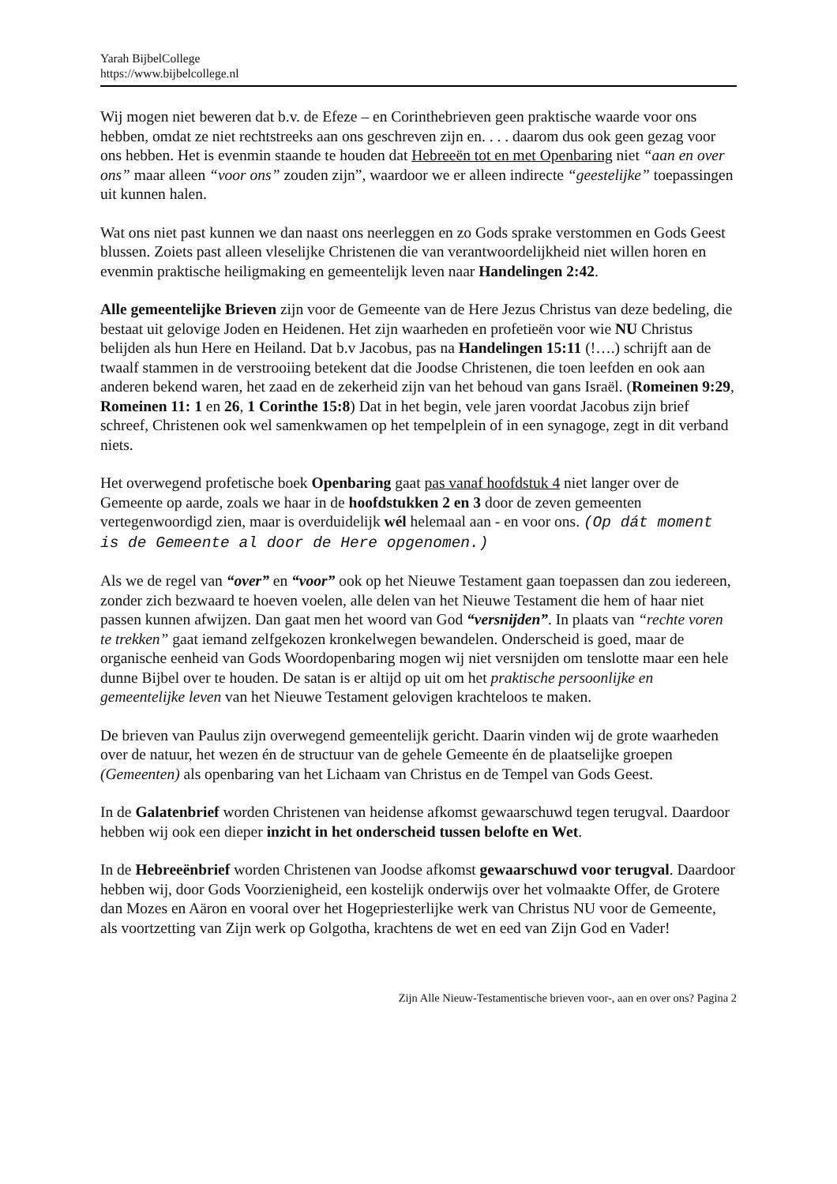Yarah BijbelCollege
https://www.bijbelcollege.nl
Wij mogen niet beweren dat b.v. de Efeze – en Corinthebrieven geen praktische waarde voor ons hebben, omdat ze niet rechtstreeks aan ons geschreven zijn en. . . . daarom dus ook geen gezag voor ons hebben. Het is evenmin staande te houden dat Hebreeën tot en met Openbaring niet “aan en over ons” maar alleen “voor ons” zouden zijn”, waardoor we er alleen indirecte “geestelijke” toepassingen uit kunnen halen.
Wat ons niet past kunnen we dan naast ons neerleggen en zo Gods sprake verstommen en Gods Geest blussen. Zoiets past alleen vleselijke Christenen die van verantwoordelijkheid niet willen horen en evenmin praktische heiligmaking en gemeentelijk leven naar Handelingen 2:42.
Alle gemeentelijke Brieven zijn voor de Gemeente van de Here Jezus Christus van deze bedeling, die bestaat uit gelovige Joden en Heidenen. Het zijn waarheden en profetieën voor wie NU Christus belijden als hun Here en Heiland. Dat b.v Jacobus, pas na Handelingen 15:11 (!….) schrijft aan de twaalf stammen in de verstrooiing betekent dat die Joodse Christenen, die toen leefden en ook aan anderen bekend waren, het zaad en de zekerheid zijn van het behoud van gans Israël. (Romeinen 9:29, Romeinen 11: 1 en 26, 1 Corinthe 15:8) Dat in het begin, vele jaren voordat Jacobus zijn brief schreef, Christenen ook wel samenkwamen op het tempelplein of in een synagoge, zegt in dit verband niets.
Het overwegend profetische boek Openbaring gaat pas vanaf hoofdstuk 4 niet langer over de Gemeente op aarde, zoals we haar in de hoofdstukken 2 en 3 door de zeven gemeenten vertegenwoordigd zien, maar is overduidelijk wél helemaal aan - en voor ons. (Op dát moment is de Gemeente al door de Here opgenomen.)
Als we de regel van “over” en “voor” ook op het Nieuwe Testament gaan toepassen dan zou iedereen, zonder zich bezwaard te hoeven voelen, alle delen van het Nieuwe Testament die hem of haar niet passen kunnen afwijzen. Dan gaat men het woord van God “versnijden”. In plaats van “rechte voren te trekken” gaat iemand zelfgekozen kronkelwegen bewandelen. Onderscheid is goed, maar de organische eenheid van Gods Woordopenbaring mogen wij niet versnijden om tenslotte maar een hele dunne Bijbel over te houden. De satan is er altijd op uit om het praktische persoonlijke en gemeentelijke leven van het Nieuwe Testament gelovigen krachteloos te maken.
De brieven van Paulus zijn overwegend gemeentelijk gericht. Daarin vinden wij de grote waarheden over de natuur, het wezen én de structuur van de gehele Gemeente én de plaatselijke groepen (Gemeenten) als openbaring van het Lichaam van Christus en de Tempel van Gods Geest.
In de Galatenbrief worden Christenen van heidense afkomst gewaarschuwd tegen terugval. Daardoor hebben wij ook een dieper inzicht in het onderscheid tussen belofte en Wet.
In de Hebreeënbrief worden Christenen van Joodse afkomst gewaarschuwd voor terugval. Daardoor hebben wij, door Gods Voorzienigheid, een kostelijk onderwijs over het volmaakte Offer, de Grotere dan Mozes en Aäron en vooral over het Hogepriesterlijke werk van Christus NU voor de Gemeente, als voortzetting van Zijn werk op Golgotha, krachtens de wet en eed van Zijn God en Vader!
Zijn Alle Nieuw-Testamentische brieven voor-, aan en over ons? Pagina 2